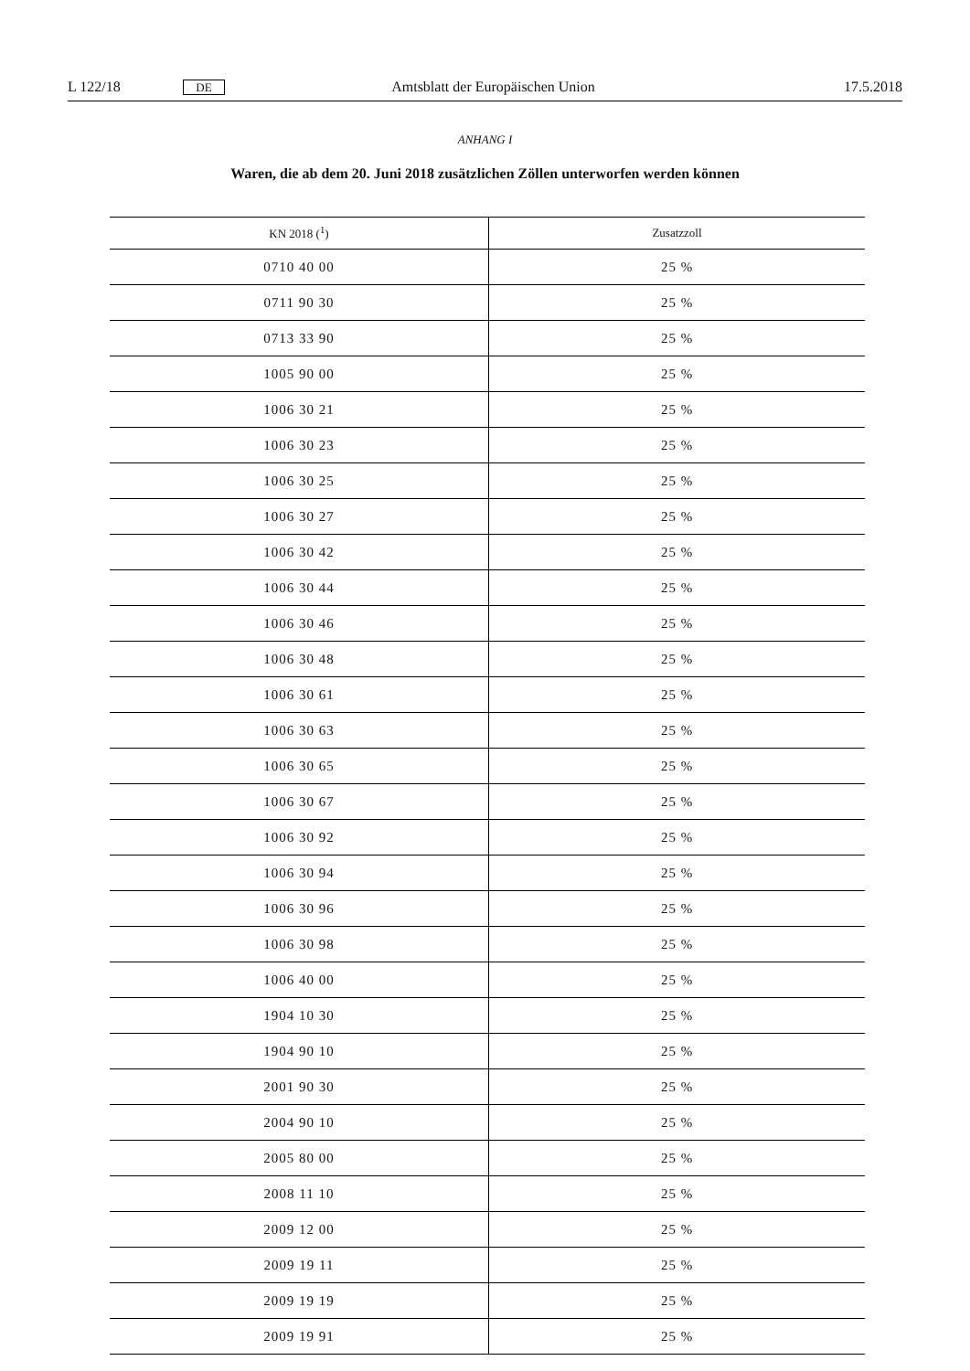L 122/18 DE Amtsblatt der Europäischen Union 17.5.2018
ANHANG I
Waren, die ab dem 20. Juni 2018 zusätzlichen Zöllen unterworfen werden können
| KN 2018 (<sup>1</sup>) | Zusatzzoll |
| --- | --- |
| 0710 40 00 | 25 % |
| 0711 90 30 | 25 % |
| 0713 33 90 | 25 % |
| 1005 90 00 | 25 % |
| 1006 30 21 | 25 % |
| 1006 30 23 | 25 % |
| 1006 30 25 | 25 % |
| 1006 30 27 | 25 % |
| 1006 30 42 | 25 % |
| 1006 30 44 | 25 % |
| 1006 30 46 | 25 % |
| 1006 30 48 | 25 % |
| 1006 30 61 | 25 % |
| 1006 30 63 | 25 % |
| 1006 30 65 | 25 % |
| 1006 30 67 | 25 % |
| 1006 30 92 | 25 % |
| 1006 30 94 | 25 % |
| 1006 30 96 | 25 % |
| 1006 30 98 | 25 % |
| 1006 40 00 | 25 % |
| 1904 10 30 | 25 % |
| 1904 90 10 | 25 % |
| 2001 90 30 | 25 % |
| 2004 90 10 | 25 % |
| 2005 80 00 | 25 % |
| 2008 11 10 | 25 % |
| 2009 12 00 | 25 % |
| 2009 19 11 | 25 % |
| 2009 19 19 | 25 % |
| 2009 19 91 | 25 % |